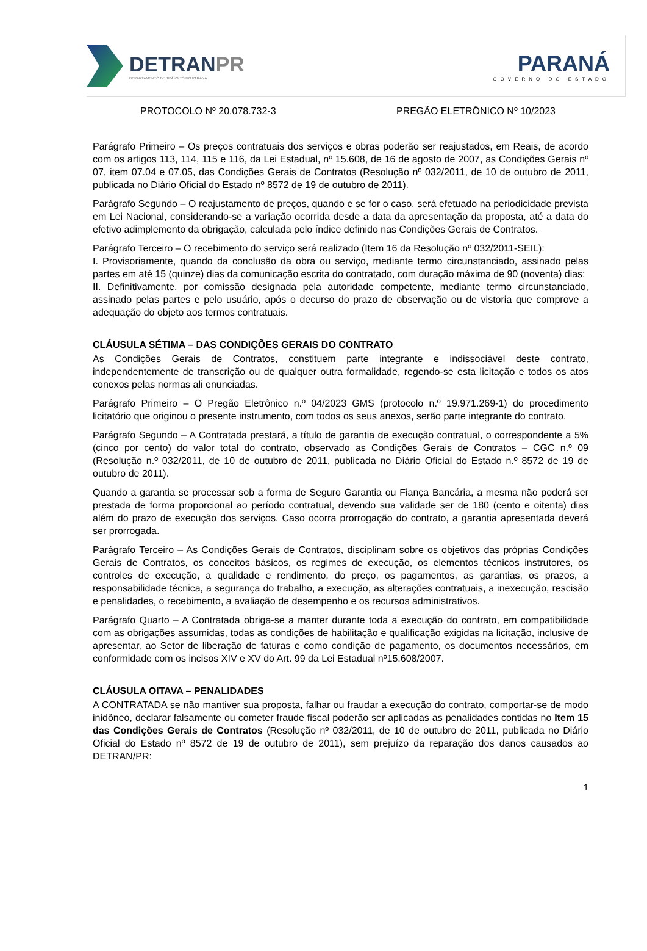DETRANPR
DEPARTAMENTO DE TRÂNSITO DO PARANÁ
PARANÁ
GOVERNO DO ESTADO
PROTOCOLO Nº 20.078.732-3 PREGÃO ELETRÔNICO Nº 10/2023
Parágrafo Primeiro – Os preços contratuais dos serviços e obras poderão ser reajustados, em Reais, de acordo com os artigos 113, 114, 115 e 116, da Lei Estadual, nº 15.608, de 16 de agosto de 2007, as Condições Gerais nº 07, item 07.04 e 07.05, das Condições Gerais de Contratos (Resolução nº 032/2011, de 10 de outubro de 2011, publicada no Diário Oficial do Estado nº 8572 de 19 de outubro de 2011).
Parágrafo Segundo – O reajustamento de preços, quando e se for o caso, será efetuado na periodicidade prevista em Lei Nacional, considerando-se a variação ocorrida desde a data da apresentação da proposta, até a data do efetivo adimplemento da obrigação, calculada pelo índice definido nas Condições Gerais de Contratos.
Parágrafo Terceiro – O recebimento do serviço será realizado (Item 16 da Resolução nº 032/2011-SEIL):
I. Provisoriamente, quando da conclusão da obra ou serviço, mediante termo circunstanciado, assinado pelas partes em até 15 (quinze) dias da comunicação escrita do contratado, com duração máxima de 90 (noventa) dias;
II. Definitivamente, por comissão designada pela autoridade competente, mediante termo circunstanciado, assinado pelas partes e pelo usuário, após o decurso do prazo de observação ou de vistoria que comprove a adequação do objeto aos termos contratuais.
CLÁUSULA SÉTIMA – DAS CONDIÇÕES GERAIS DO CONTRATO
As Condições Gerais de Contratos, constituem parte integrante e indissociável deste contrato, independentemente de transcrição ou de qualquer outra formalidade, regendo-se esta licitação e todos os atos conexos pelas normas ali enunciadas.
Parágrafo Primeiro – O Pregão Eletrônico n.º 04/2023 GMS (protocolo n.º 19.971.269-1) do procedimento licitatório que originou o presente instrumento, com todos os seus anexos, serão parte integrante do contrato.
Parágrafo Segundo – A Contratada prestará, a título de garantia de execução contratual, o correspondente a 5% (cinco por cento) do valor total do contrato, observado as Condições Gerais de Contratos – CGC n.º 09 (Resolução n.º 032/2011, de 10 de outubro de 2011, publicada no Diário Oficial do Estado n.º 8572 de 19 de outubro de 2011).
Quando a garantia se processar sob a forma de Seguro Garantia ou Fiança Bancária, a mesma não poderá ser prestada de forma proporcional ao período contratual, devendo sua validade ser de 180 (cento e oitenta) dias além do prazo de execução dos serviços. Caso ocorra prorrogação do contrato, a garantia apresentada deverá ser prorrogada.
Parágrafo Terceiro – As Condições Gerais de Contratos, disciplinam sobre os objetivos das próprias Condições Gerais de Contratos, os conceitos básicos, os regimes de execução, os elementos técnicos instrutores, os controles de execução, a qualidade e rendimento, do preço, os pagamentos, as garantias, os prazos, a responsabilidade técnica, a segurança do trabalho, a execução, as alterações contratuais, a inexecução, rescisão e penalidades, o recebimento, a avaliação de desempenho e os recursos administrativos.
Parágrafo Quarto – A Contratada obriga-se a manter durante toda a execução do contrato, em compatibilidade com as obrigações assumidas, todas as condições de habilitação e qualificação exigidas na licitação, inclusive de apresentar, ao Setor de liberação de faturas e como condição de pagamento, os documentos necessários, em conformidade com os incisos XIV e XV do Art. 99 da Lei Estadual nº15.608/2007.
CLÁUSULA OITAVA – PENALIDADES
A CONTRATADA se não mantiver sua proposta, falhar ou fraudar a execução do contrato, comportar-se de modo inidôneo, declarar falsamente ou cometer fraude fiscal poderão ser aplicadas as penalidades contidas no Item 15 das Condições Gerais de Contratos (Resolução nº 032/2011, de 10 de outubro de 2011, publicada no Diário Oficial do Estado nº 8572 de 19 de outubro de 2011), sem prejuízo da reparação dos danos causados ao DETRAN/PR:
1